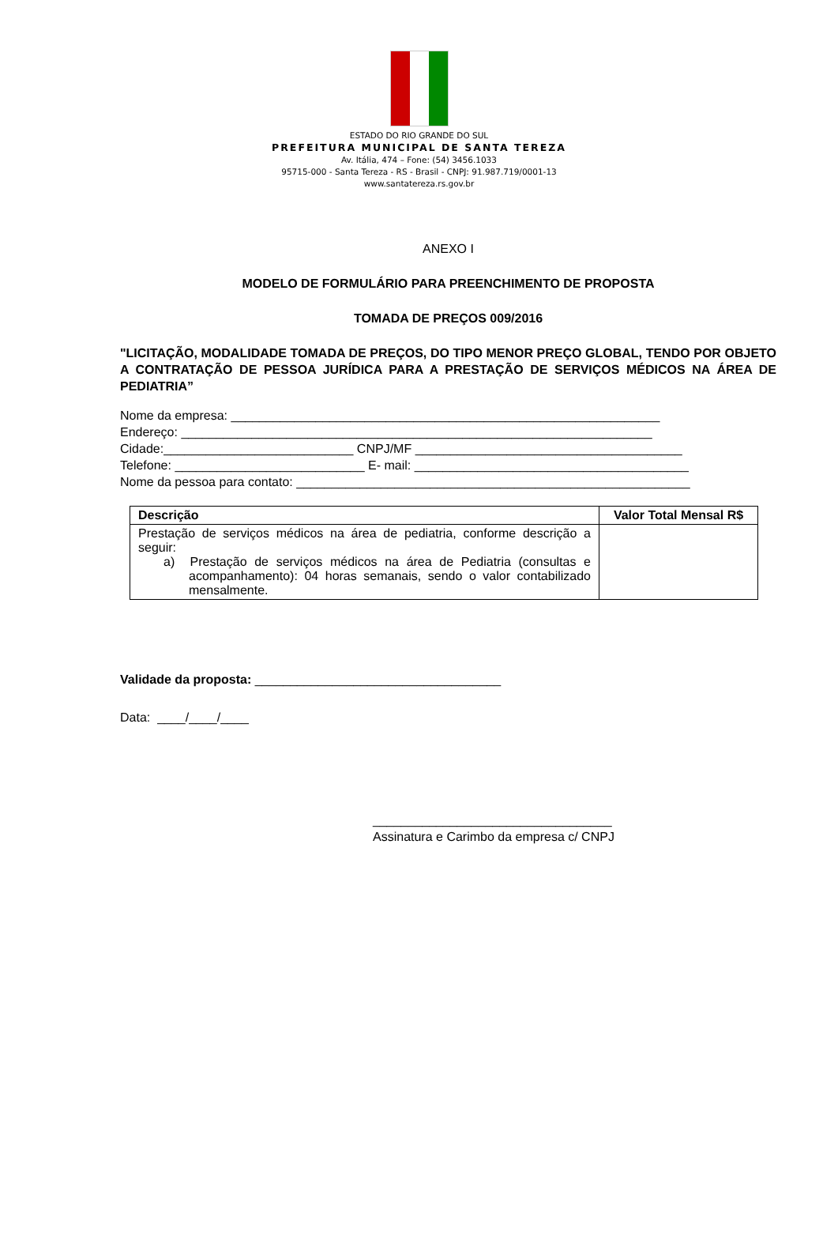ESTADO DO RIO GRANDE DO SUL
PREFEITURA MUNICIPAL DE SANTA TEREZA
Av. Itália, 474 – Fone: (54) 3456.1033
95715-000 - Santa Tereza - RS - Brasil - CNPJ: 91.987.719/0001-13
www.santatereza.rs.gov.br
ANEXO I
MODELO DE FORMULÁRIO PARA PREENCHIMENTO DE PROPOSTA
TOMADA DE PREÇOS 009/2016
"LICITAÇÃO, MODALIDADE TOMADA DE PREÇOS, DO TIPO MENOR PREÇO GLOBAL, TENDO POR OBJETO A CONTRATAÇÃO DE PESSOA JURÍDICA PARA A PRESTAÇÃO DE SERVIÇOS MÉDICOS NA ÁREA DE PEDIATRIA”
Nome da empresa: _____________________________________________________________
Endereço: ___________________________________________________________________
Cidade:___________________________ CNPJ/MF ______________________________________
Telefone: ___________________________ E- mail: _______________________________________
Nome da pessoa para contato: ________________________________________________________
| Descrição | Valor Total Mensal R$ |
| --- | --- |
| Prestação de serviços médicos na área de pediatria, conforme descrição a seguir: a) Prestação de serviços médicos na área de Pediatria (consultas e acompanhamento): 04 horas semanais, sendo o valor contabilizado mensalmente. | |
Validade da proposta: ___________________________________
Data: ____/____/____
__________________________________
Assinatura e Carimbo da empresa c/ CNPJ